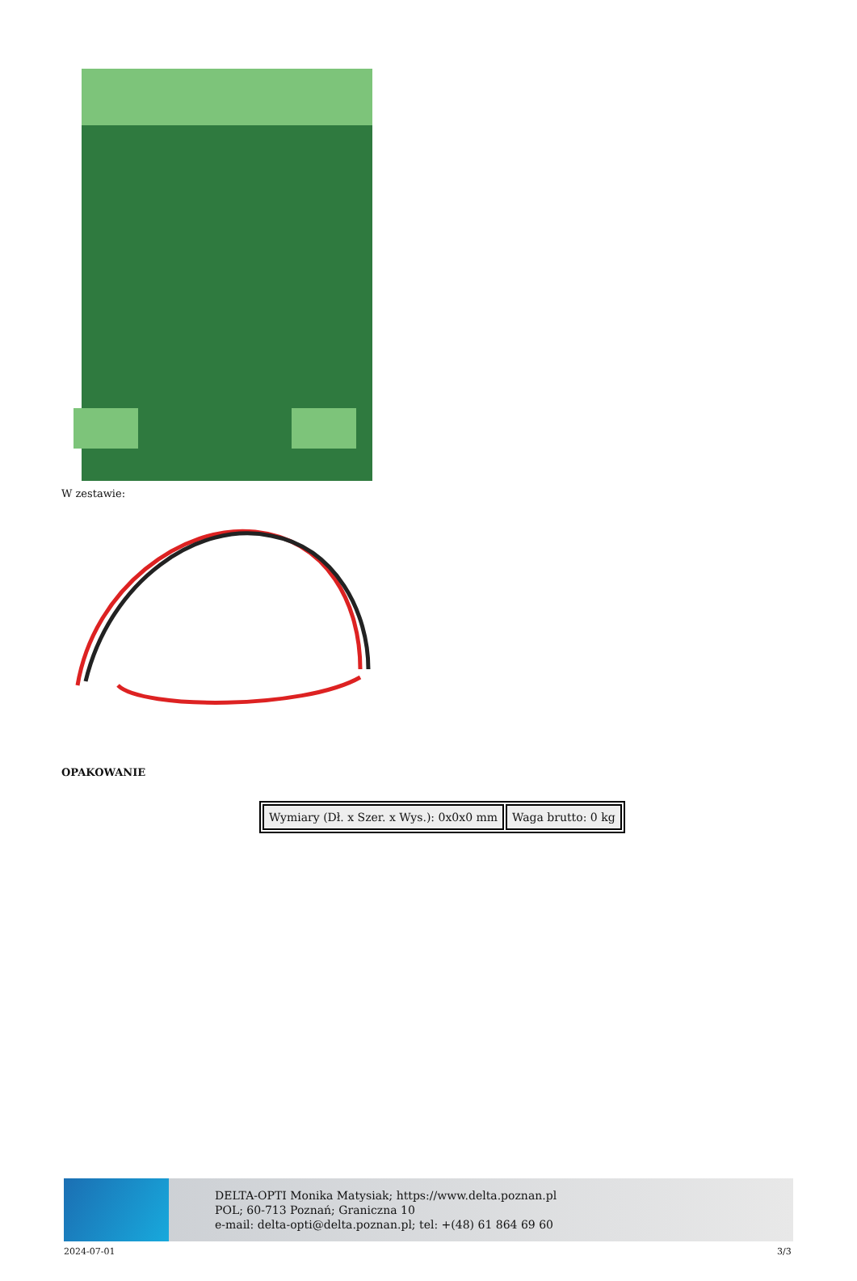W zestawie:
OPAKOWANIE
| Wymiary (Dł. x Szer. x Wys.): 0x0x0 mm | Waga brutto: 0 kg |
DELTA-OPTI Monika Matysiak; https://www.delta.poznan.pl
POL; 60-713 Poznań; Graniczna 10
e-mail: delta-opti@delta.poznan.pl; tel: +(48) 61 864 69 60
2024-07-01 3/3